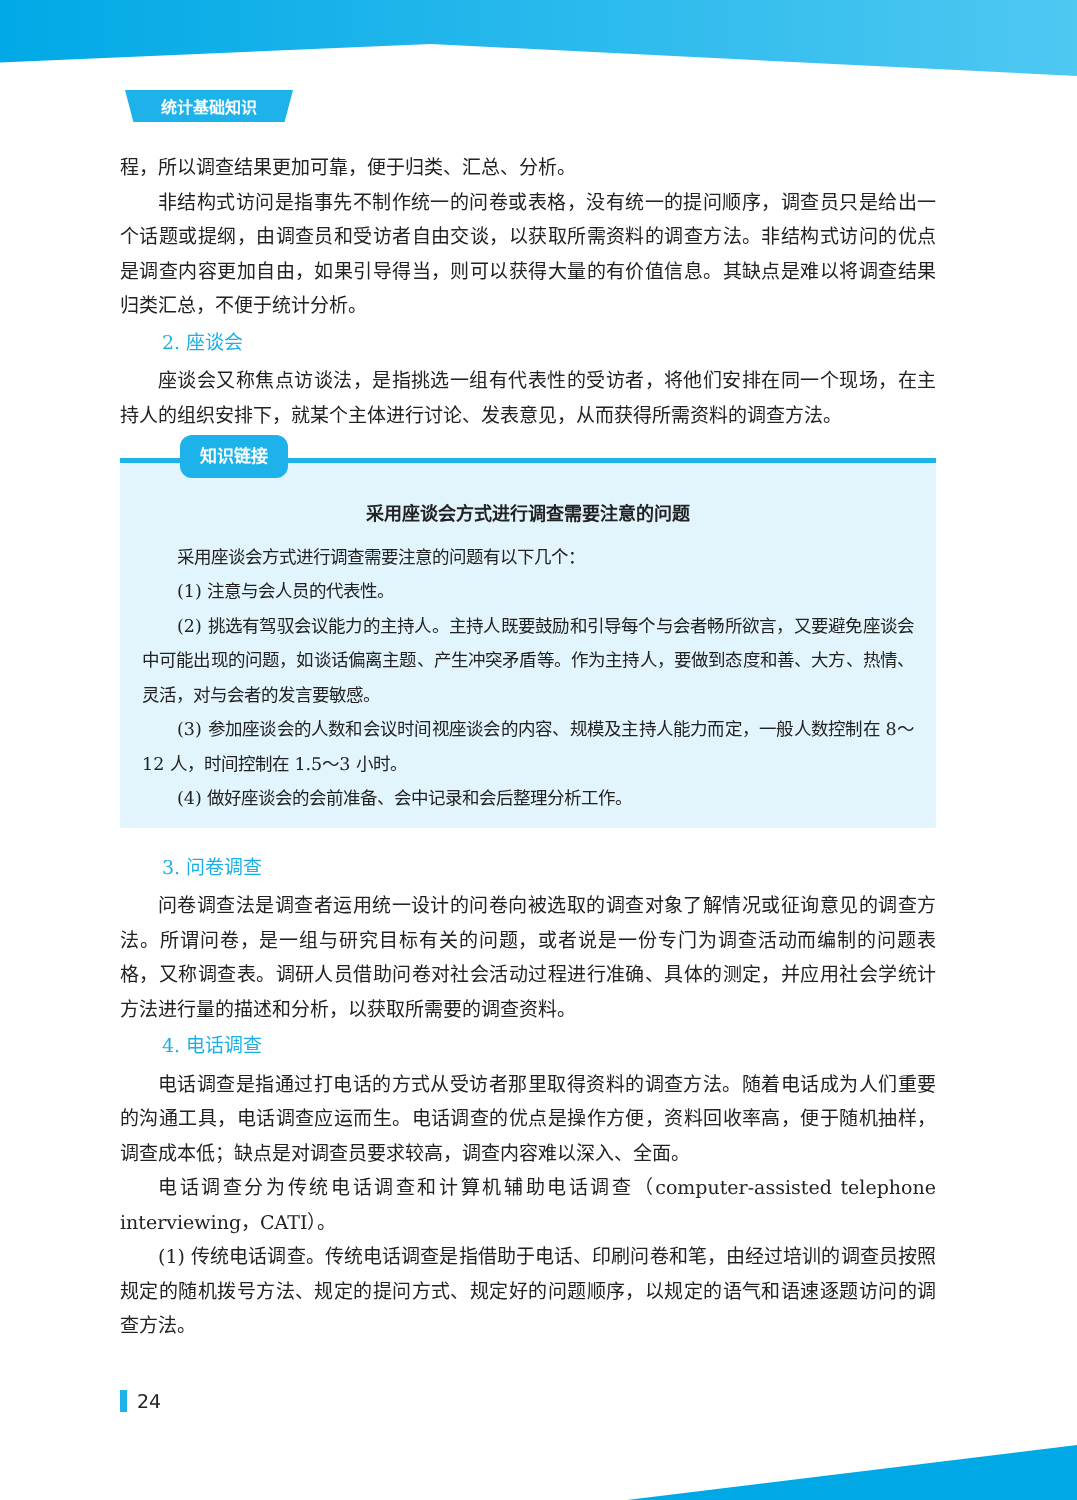统计基础知识
程，所以调查结果更加可靠，便于归类、汇总、分析。
非结构式访问是指事先不制作统一的问卷或表格，没有统一的提问顺序，调查员只是给出一个话题或提纲，由调查员和受访者自由交谈，以获取所需资料的调查方法。非结构式访问的优点是调查内容更加自由，如果引导得当，则可以获得大量的有价值信息。其缺点是难以将调查结果归类汇总，不便于统计分析。
2. 座谈会
座谈会又称焦点访谈法，是指挑选一组有代表性的受访者，将他们安排在同一个现场，在主持人的组织安排下，就某个主体进行讨论、发表意见，从而获得所需资料的调查方法。
知识链接
采用座谈会方式进行调查需要注意的问题
采用座谈会方式进行调查需要注意的问题有以下几个：
(1) 注意与会人员的代表性。
(2) 挑选有驾驭会议能力的主持人。主持人既要鼓励和引导每个与会者畅所欲言，又要避免座谈会中可能出现的问题，如谈话偏离主题、产生冲突矛盾等。作为主持人，要做到态度和善、大方、热情、灵活，对与会者的发言要敏感。
(3) 参加座谈会的人数和会议时间视座谈会的内容、规模及主持人能力而定，一般人数控制在 8～12 人，时间控制在 1.5～3 小时。
(4) 做好座谈会的会前准备、会中记录和会后整理分析工作。
3. 问卷调查
问卷调查法是调查者运用统一设计的问卷向被选取的调查对象了解情况或征询意见的调查方法。所谓问卷，是一组与研究目标有关的问题，或者说是一份专门为调查活动而编制的问题表格，又称调查表。调研人员借助问卷对社会活动过程进行准确、具体的测定，并应用社会学统计方法进行量的描述和分析，以获取所需要的调查资料。
4. 电话调查
电话调查是指通过打电话的方式从受访者那里取得资料的调查方法。随着电话成为人们重要的沟通工具，电话调查应运而生。电话调查的优点是操作方便，资料回收率高，便于随机抽样，调查成本低；缺点是对调查员要求较高，调查内容难以深入、全面。
电话调查分为传统电话调查和计算机辅助电话调查（computer-assisted telephone interviewing，CATI）。
(1) 传统电话调查。传统电话调查是指借助于电话、印刷问卷和笔，由经过培训的调查员按照规定的随机拨号方法、规定的提问方式、规定好的问题顺序，以规定的语气和语速逐题访问的调查方法。
24